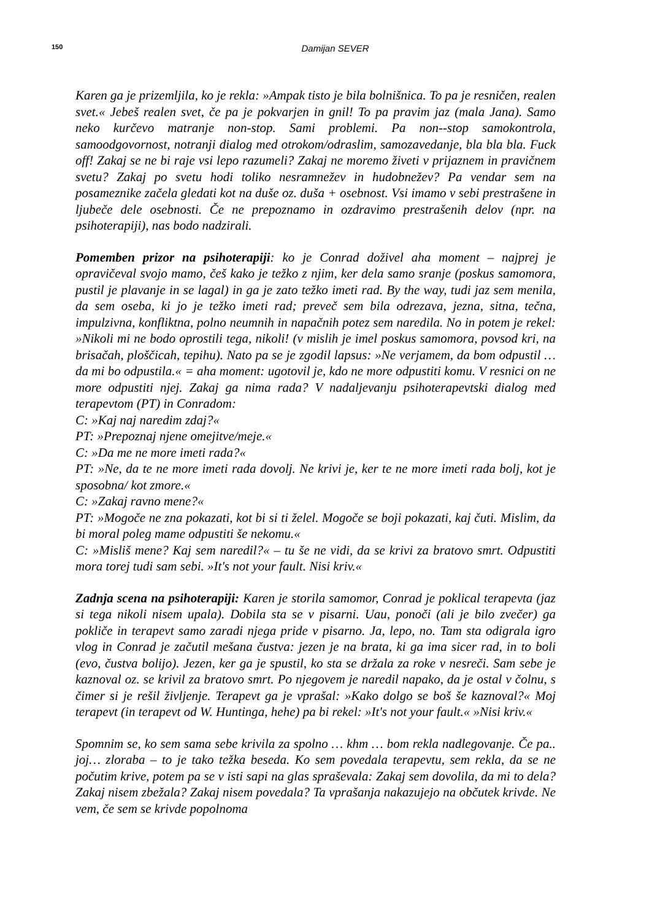150
Damijan SEVER
Karen ga je prizemljila, ko je rekla: »Ampak tisto je bila bolnišnica. To pa je resničen, realen svet.« Jebeš realen svet, če pa je pokvarjen in gnil! To pa pravim jaz (mala Jana). Samo neko kurčevo matranje non-stop. Sami problemi. Pa non--stop samokontrola, samoodgovornost, notranji dialog med otrokom/odraslim, samozavedanje, bla bla bla. Fuck off! Zakaj se ne bi raje vsi lepo razumeli? Zakaj ne moremo živeti v prijaznem in pravičnem svetu? Zakaj po svetu hodi toliko nesramnežev in hudobnežev? Pa vendar sem na posameznike začela gledati kot na duše oz. duša + osebnost. Vsi imamo v sebi prestrašene in ljubeče dele osebnosti. Če ne prepoznamo in ozdravimo prestrašenih delov (npr. na psihoterapiji), nas bodo nadzirali.
Pomemben prizor na psihoterapiji: ko je Conrad doživel aha moment – najprej je opravičeval svojo mamo, češ kako je težko z njim, ker dela samo sranje (poskus samomora, pustil je plavanje in se lagal) in ga je zato težko imeti rad. By the way, tudi jaz sem menila, da sem oseba, ki jo je težko imeti rad; preveč sem bila odrezava, jezna, sitna, tečna, impulzivna, konfliktna, polno neumnih in napačnih potez sem naredila. No in potem je rekel: »Nikoli mi ne bodo oprostili tega, nikoli! (v mislih je imel poskus samomora, povsod kri, na brisačah, ploščicah, tepihu). Nato pa se je zgodil lapsus: »Ne verjamem, da bom odpustil … da mi bo odpustila.« = aha moment: ugotovil je, kdo ne more odpustiti komu. V resnici on ne more odpustiti njej. Zakaj ga nima rada? V nadaljevanju psihoterapevtski dialog med terapevtom (PT) in Conradom:
C: »Kaj naj naredim zdaj?«
PT: »Prepoznaj njene omejitve/meje.«
C: »Da me ne more imeti rada?«
PT: »Ne, da te ne more imeti rada dovolj. Ne krivi je, ker te ne more imeti rada bolj, kot je sposobna/ kot zmore.«
C: »Zakaj ravno mene?«
PT: »Mogoče ne zna pokazati, kot bi si ti želel. Mogoče se boji pokazati, kaj čuti. Mislim, da bi moral poleg mame odpustiti še nekomu.«
C: »Misliš mene? Kaj sem naredil?« – tu še ne vidi, da se krivi za bratovo smrt. Odpustiti mora torej tudi sam sebi. »It's not your fault. Nisi kriv.«
Zadnja scena na psihoterapiji: Karen je storila samomor, Conrad je poklical terapevta (jaz si tega nikoli nisem upala). Dobila sta se v pisarni. Uau, ponoči (ali je bilo zvečer) ga pokliče in terapevt samo zaradi njega pride v pisarno. Ja, lepo, no. Tam sta odigrala igro vlog in Conrad je začutil mešana čustva: jezen je na brata, ki ga ima sicer rad, in to boli (evo, čustva bolijo). Jezen, ker ga je spustil, ko sta se držala za roke v nesreči. Sam sebe je kaznoval oz. se krivil za bratovo smrt. Po njegovem je naredil napako, da je ostal v čolnu, s čimer si je rešil življenje. Terapevt ga je vprašal: »Kako dolgo se boš še kaznoval?« Moj terapevt (in terapevt od W. Huntinga, hehe) pa bi rekel: »It's not your fault.« »Nisi kriv.«
Spomnim se, ko sem sama sebe krivila za spolno … khm … bom rekla nadlegovanje. Če pa.. joj… zloraba – to je tako težka beseda. Ko sem povedala terapevtu, sem rekla, da se ne počutim krive, potem pa se v isti sapi na glas spraševala: Zakaj sem dovolila, da mi to dela? Zakaj nisem zbežala? Zakaj nisem povedala? Ta vprašanja nakazujejo na občutek krivde. Ne vem, če sem se krivde popolnoma